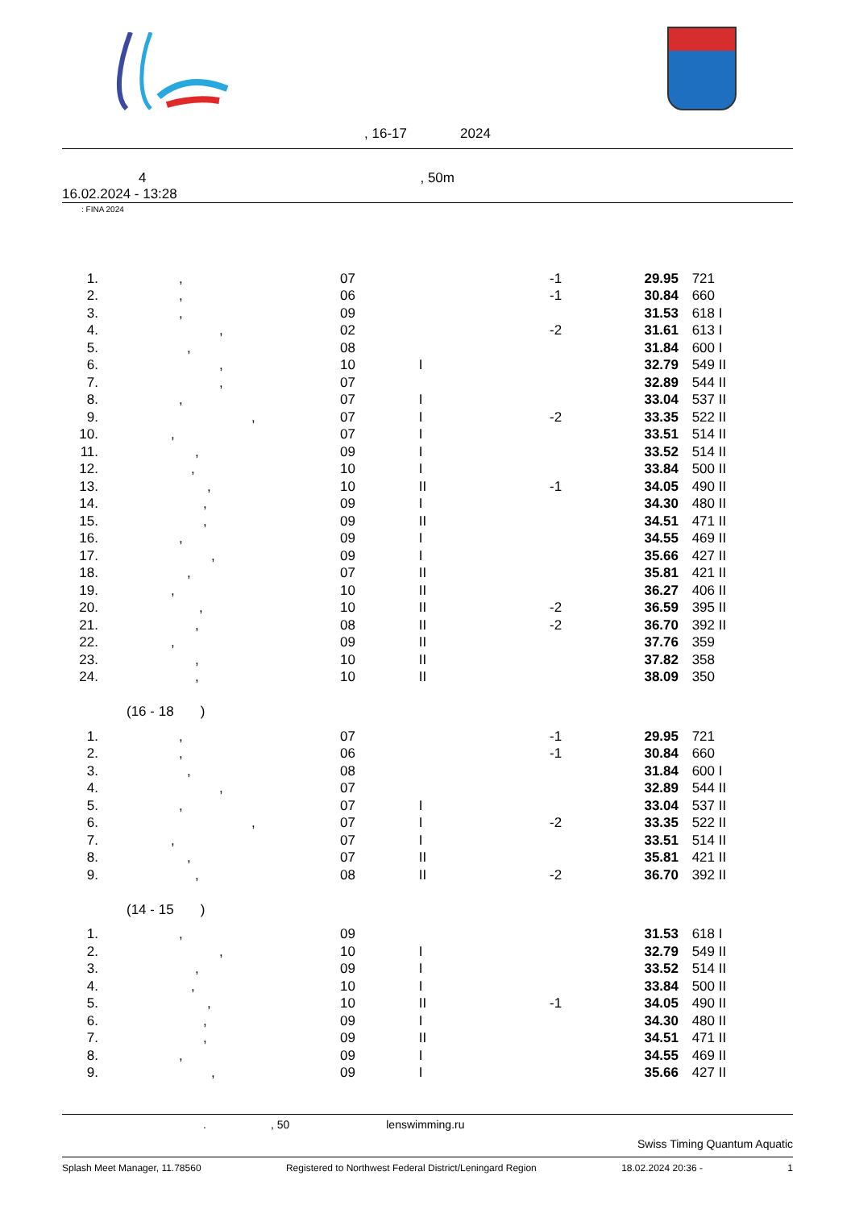, 16-17 2024
4, 50m
16.02.2024 - 13:28
: FINA 2024
| 1. | , | 07 | | -1 | 29.95 | 721 | | |
| 2. | , | 06 | | -1 | 30.84 | 660 | | |
| 3. | , | 09 | | | 31.53 | 618 | I | |
| 4. | , | 02 | | -2 | 31.61 | 613 | I | |
| 5. | , | 08 | | | 31.84 | 600 | I | |
| 6. | , | 10 | I | | 32.79 | 549 | II | |
| 7. | , | 07 | | | 32.89 | 544 | II | |
| 8. | , | 07 | I | | 33.04 | 537 | II | |
| 9. | , | 07 | I | -2 | 33.35 | 522 | II | |
| 10. | , | 07 | I | | 33.51 | 514 | II | |
| 11. | , | 09 | I | | 33.52 | 514 | II | |
| 12. | , | 10 | I | | 33.84 | 500 | II | |
| 13. | , | 10 | II | -1 | 34.05 | 490 | II | |
| 14. | , | 09 | I | | 34.30 | 480 | II | |
| 15. | , | 09 | II | | 34.51 | 471 | II | |
| 16. | , | 09 | I | | 34.55 | 469 | II | |
| 17. | , | 09 | I | | 35.66 | 427 | II | |
| 18. | , | 07 | II | | 35.81 | 421 | II | |
| 19. | , | 10 | II | | 36.27 | 406 | II | |
| 20. | , | 10 | II | -2 | 36.59 | 395 | II | |
| 21. | , | 08 | II | -2 | 36.70 | 392 | II | |
| 22. | , | 09 | II | | 37.76 | 359 | | |
| 23. | , | 10 | II | | 37.82 | 358 | | |
| 24. | , | 10 | II | | 38.09 | 350 | | |
(16 - 18 )
| 1. | , | 07 | | -1 | 29.95 | 721 | | |
| 2. | , | 06 | | -1 | 30.84 | 660 | | |
| 3. | , | 08 | | | 31.84 | 600 | I | |
| 4. | , | 07 | | | 32.89 | 544 | II | |
| 5. | , | 07 | I | | 33.04 | 537 | II | |
| 6. | , | 07 | I | -2 | 33.35 | 522 | II | |
| 7. | , | 07 | I | | 33.51 | 514 | II | |
| 8. | , | 07 | II | | 35.81 | 421 | II | |
| 9. | , | 08 | II | -2 | 36.70 | 392 | II | |
(14 - 15 )
| 1. | , | 09 | | | 31.53 | 618 | I | |
| 2. | , | 10 | I | | 32.79 | 549 | II | |
| 3. | , | 09 | I | | 33.52 | 514 | II | |
| 4. | , | 10 | I | | 33.84 | 500 | II | |
| 5. | , | 10 | II | -1 | 34.05 | 490 | II | |
| 6. | , | 09 | I | | 34.30 | 480 | II | |
| 7. | , | 09 | II | | 34.51 | 471 | II | |
| 8. | , | 09 | I | | 34.55 | 469 | II | |
| 9. | , | 09 | I | | 35.66 | 427 | II | |
., 50 lenswimming.ru
Swiss Timing Quantum Aquatic
Splash Meet Manager, 11.78560 Registered to Northwest Federal District/Leningard Region 18.02.2024 20:36 - 1